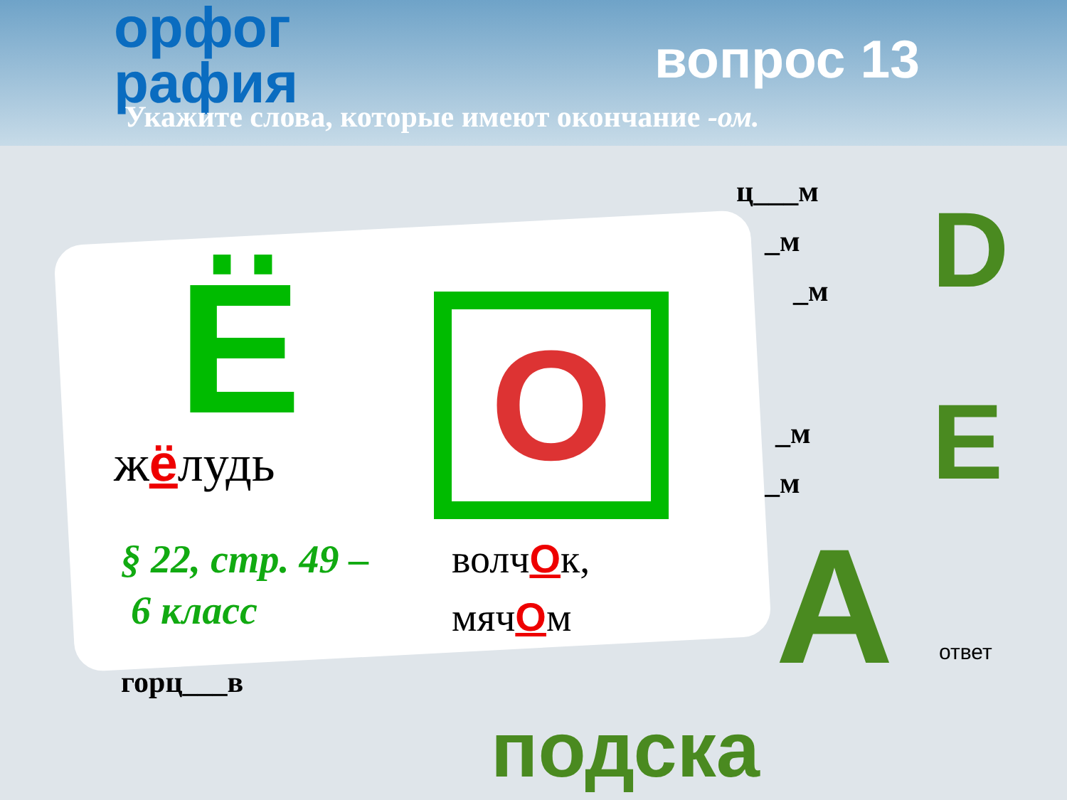орфог
рафия
вопрос 13
Укажите слова, которые имеют окончание -ом.
ц___м
_м
_м
_м
_м
горц___в
D
E
A
Ё
жёлудь О
§ 22, стр. 49 –
6 класс
волчОк,
мячОм
ответ
подска